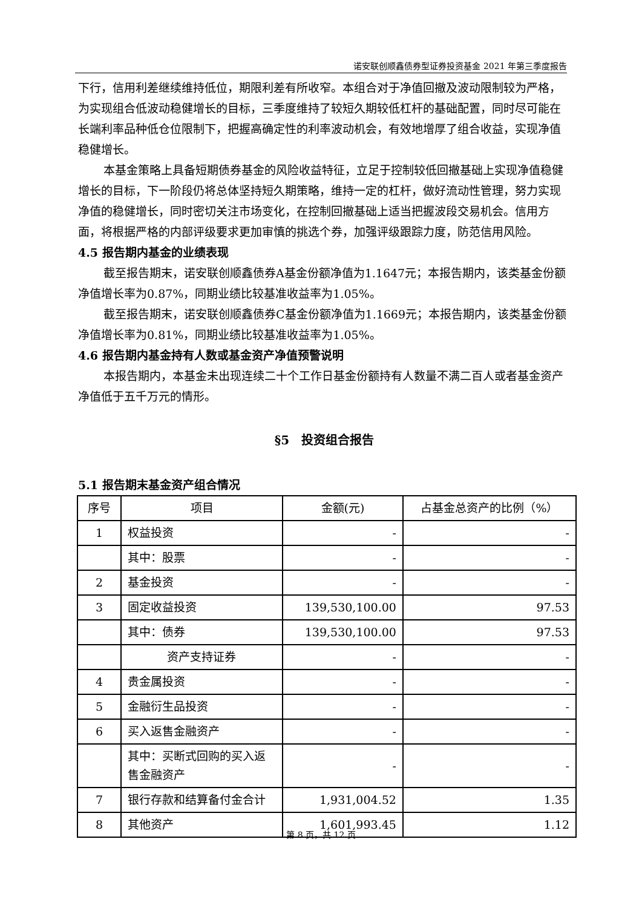诺安联创顺鑫债券型证券投资基金 2021 年第三季度报告
下行，信用利差继续维持低位，期限利差有所收窄。本组合对于净值回撤及波动限制较为严格，为实现组合低波动稳健增长的目标，三季度维持了较短久期较低杠杆的基础配置，同时尽可能在长端利率品种低仓位限制下，把握高确定性的利率波动机会，有效地增厚了组合收益，实现净值稳健增长。
本基金策略上具备短期债券基金的风险收益特征，立足于控制较低回撤基础上实现净值稳健增长的目标，下一阶段仍将总体坚持短久期策略，维持一定的杠杆，做好流动性管理，努力实现净值的稳健增长，同时密切关注市场变化，在控制回撤基础上适当把握波段交易机会。信用方面，将根据严格的内部评级要求更加审慎的挑选个券，加强评级跟踪力度，防范信用风险。
4.5 报告期内基金的业绩表现
截至报告期末，诺安联创顺鑫债券A基金份额净值为1.1647元；本报告期内，该类基金份额净值增长率为0.87%，同期业绩比较基准收益率为1.05%。
截至报告期末，诺安联创顺鑫债券C基金份额净值为1.1669元；本报告期内，该类基金份额净值增长率为0.81%，同期业绩比较基准收益率为1.05%。
4.6 报告期内基金持有人数或基金资产净值预警说明
本报告期内，本基金未出现连续二十个工作日基金份额持有人数量不满二百人或者基金资产净值低于五千万元的情形。
§5　投资组合报告
5.1 报告期末基金资产组合情况
| 序号 | 项目 | 金额(元) | 占基金总资产的比例（%） |
| --- | --- | --- | --- |
| 1 | 权益投资 | - | - |
| | 其中：股票 | - | - |
| 2 | 基金投资 | - | - |
| 3 | 固定收益投资 | 139,530,100.00 | 97.53 |
| | 其中：债券 | 139,530,100.00 | 97.53 |
| | 资产支持证券 | - | - |
| 4 | 贵金属投资 | - | - |
| 5 | 金融衍生品投资 | - | - |
| 6 | 买入返售金融资产 | - | - |
| | 其中：买断式回购的买入返售金融资产 | - | - |
| 7 | 银行存款和结算备付金合计 | 1,931,004.52 | 1.35 |
| 8 | 其他资产 | 1,601,993.45 | 1.12 |
第 8 页，共 12 页